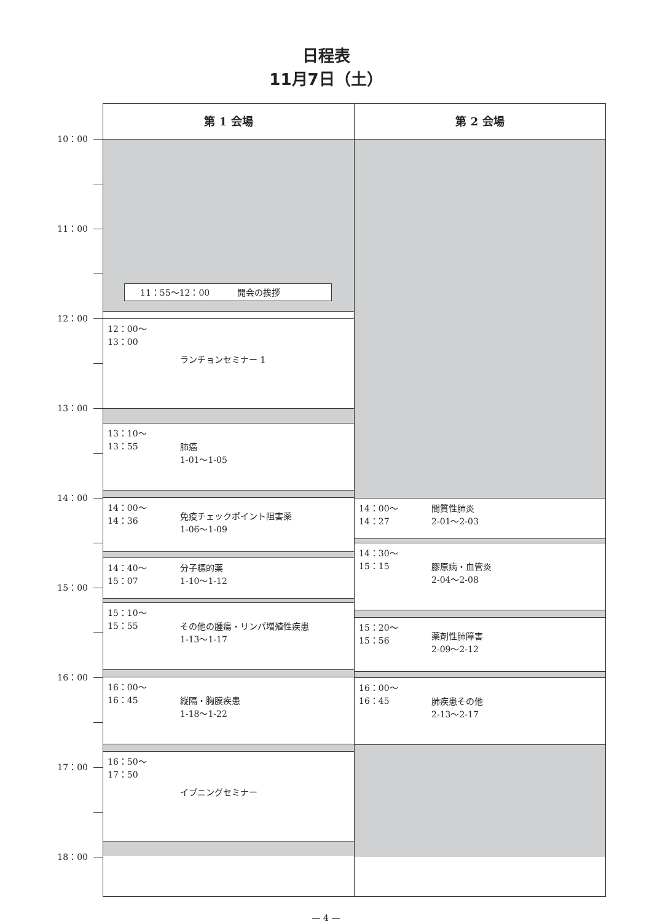日程表
11月7日（土）
10：00
11：00
12：00
13：00
14：00
15：00
16：00
17：00
18：00
第 1 会場
11：55～12：00 開会の挨拶
12：00～
13：00
ランチョンセミナー 1
13：10～
13：55
肺癌
1-01～1-05
14：00～
14：36
免疫チェックポイント阻害薬
1-06～1-09
14：40～
15：07
分子標的薬
1-10～1-12
15：10～
15：55
その他の腫瘍・リンパ増殖性疾患
1-13～1-17
16：00～
16：45
縦隔・胸膜疾患
1-18～1-22
16：50～
17：50
イブニングセミナー
第 2 会場
14：00～
14：27
間質性肺炎
2-01～2-03
14：30～
15：15
膠原病・血管炎
2-04～2-08
15：20～
15：56
薬剤性肺障害
2-09～2-12
16：00～
16：45
肺疾患その他
2-13～2-17
— 4 —